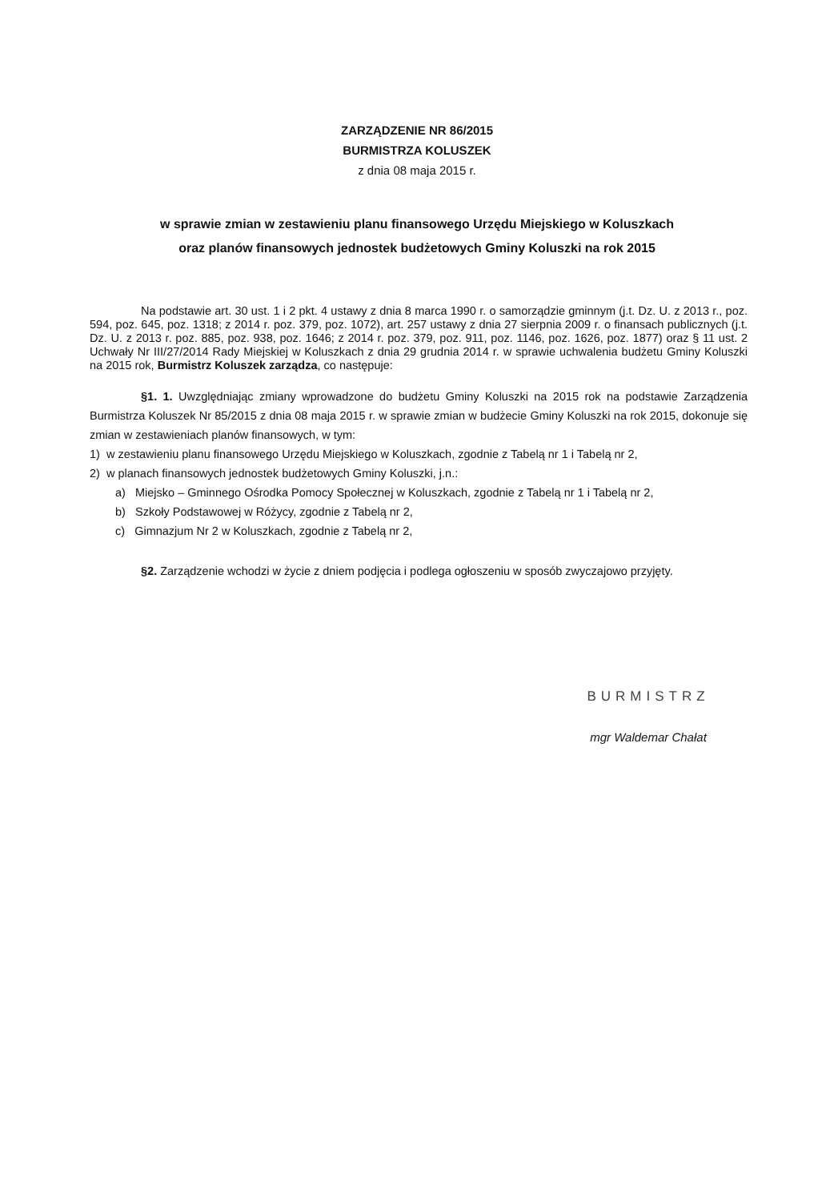ZARZĄDZENIE NR 86/2015
BURMISTRZA KOLUSZEK
z dnia 08 maja 2015 r.
w sprawie zmian w zestawieniu planu finansowego Urzędu Miejskiego w Koluszkach
oraz planów finansowych jednostek budżetowych Gminy Koluszki na rok 2015
Na podstawie art. 30 ust. 1 i 2 pkt. 4 ustawy z dnia 8 marca 1990 r. o samorządzie gminnym (j.t. Dz. U. z 2013 r., poz. 594, poz. 645, poz. 1318; z 2014 r. poz. 379, poz. 1072), art. 257 ustawy z dnia 27 sierpnia 2009 r. o finansach publicznych (j.t. Dz. U. z 2013 r. poz. 885, poz. 938, poz. 1646; z 2014 r. poz. 379, poz. 911, poz. 1146, poz. 1626, poz. 1877) oraz § 11 ust. 2 Uchwały Nr III/27/2014 Rady Miejskiej w Koluszkach z dnia 29 grudnia 2014 r. w sprawie uchwalenia budżetu Gminy Koluszki na 2015 rok, Burmistrz Koluszek zarządza, co następuje:
§1. 1. Uwzględniając zmiany wprowadzone do budżetu Gminy Koluszki na 2015 rok na podstawie Zarządzenia Burmistrza Koluszek Nr 85/2015 z dnia 08 maja 2015 r. w sprawie zmian w budżecie Gminy Koluszki na rok 2015, dokonuje się zmian w zestawieniach planów finansowych, w tym:
1) w zestawieniu planu finansowego Urzędu Miejskiego w Koluszkach, zgodnie z Tabelą nr 1 i Tabelą nr 2,
2) w planach finansowych jednostek budżetowych Gminy Koluszki, j.n.:
a) Miejsko – Gminnego Ośrodka Pomocy Społecznej w Koluszkach, zgodnie z Tabelą nr 1 i Tabelą nr 2,
b) Szkoły Podstawowej w Różycy, zgodnie z Tabelą nr 2,
c) Gimnazjum Nr 2 w Koluszkach, zgodnie z Tabelą nr 2,
§2. Zarządzenie wchodzi w życie z dniem podjęcia i podlega ogłoszeniu w sposób zwyczajowo przyjęty.
BURMISTRZ
mgr Waldemar Chałat